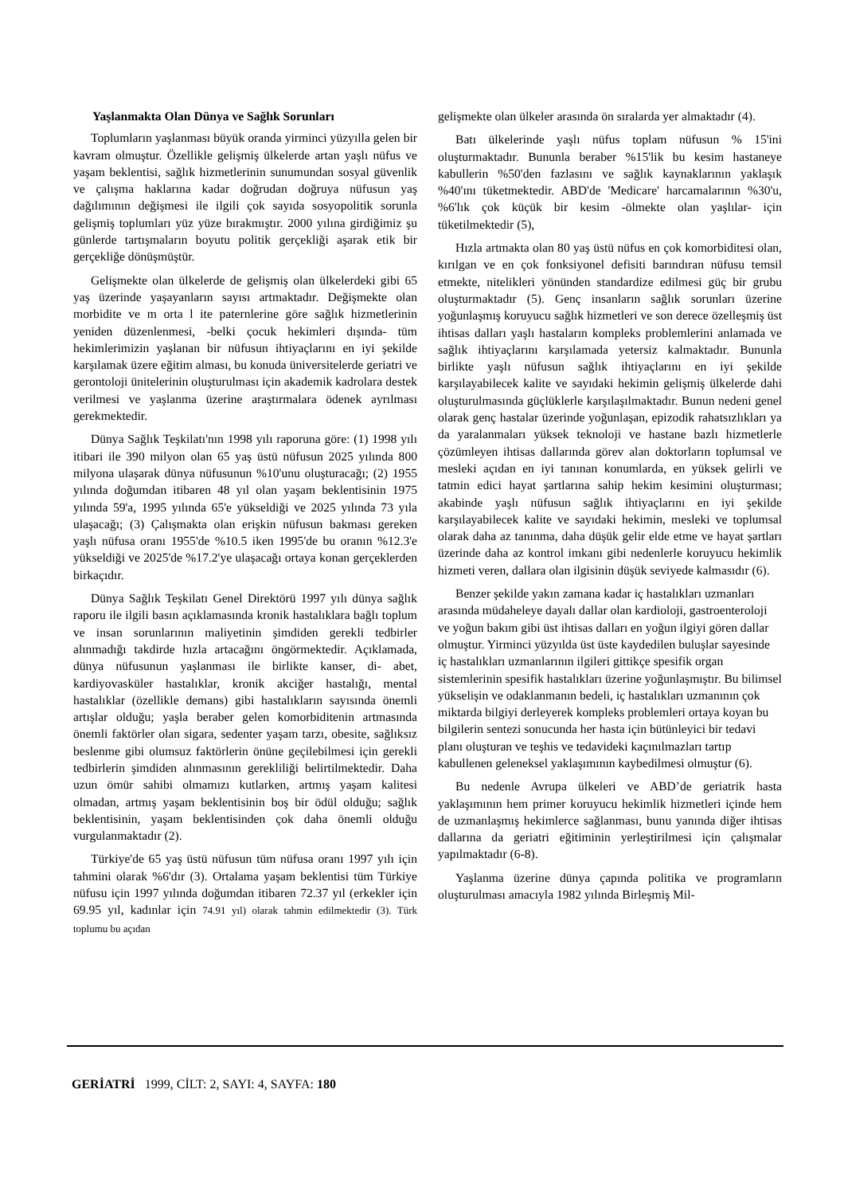Yaşlanmakta Olan Dünya ve Sağlık Sorunları
Toplumların yaşlanması büyük oranda yirminci yüzyılla gelen bir kavram olmuştur. Özellikle gelişmiş ülkelerde artan yaşlı nüfus ve yaşam beklentisi, sağlık hizmetlerinin sunumundan sosyal güvenlik ve çalışma haklarına kadar doğrudan doğruya nüfusun yaş dağılımının değişmesi ile ilgili çok sayıda sosyopolitik sorunla gelişmiş toplumları yüz yüze bırakmıştır. 2000 yılına girdiğimiz şu günlerde tartışmaların boyutu politik gerçekliği aşarak etik bir gerçekliğe dönüşmüştür.
Gelişmekte olan ülkelerde de gelişmiş olan ülkelerdeki gibi 65 yaş üzerinde yaşayanların sayısı artmaktadır. Değişmekte olan morbidite ve m orta l ite paternlerine göre sağlık hizmetlerinin yeniden düzenlenmesi, -belki çocuk hekimleri dışında- tüm hekimlerimizin yaşlanan bir nüfusun ihtiyaçlarını en iyi şekilde karşılamak üzere eğitim alması, bu konuda üniversitelerde geriatri ve gerontoloji ünitelerinin oluşturulması için akademik kadrolara destek verilmesi ve yaşlanma üzerine araştırmalara ödenek ayrılması gerekmektedir.
Dünya Sağlık Teşkilatı'nın 1998 yılı raporuna göre: (1) 1998 yılı itibari ile 390 milyon olan 65 yaş üstü nüfusun 2025 yılında 800 milyona ulaşarak dünya nüfusunun %10'unu oluşturacağı; (2) 1955 yılında doğumdan itibaren 48 yıl olan yaşam beklentisinin 1975 yılında 59'a, 1995 yılında 65'e yükseldiği ve 2025 yılında 73 yıla ulaşacağı; (3) Çalışmakta olan erişkin nüfusun bakması gereken yaşlı nüfusa oranı 1955'de %10.5 iken 1995'de bu oranın %12.3'e yükseldiği ve 2025'de %17.2'ye ulaşacağı ortaya konan gerçeklerden birkaçıdır.
Dünya Sağlık Teşkilatı Genel Direktörü 1997 yılı dünya sağlık raporu ile ilgili basın açıklamasında kronik hastalıklara bağlı toplum ve insan sorunlarının maliyetinin şimdiden gerekli tedbirler alınmadığı takdirde hızla artacağını öngörmektedir. Açıklamada, dünya nüfusunun yaşlanması ile birlikte kanser, di- abet, kardiyovasküler hastalıklar, kronik akciğer hastalığı, mental hastalıklar (özellikle demans) gibi hastalıkların sayısında önemli artışlar olduğu; yaşla beraber gelen komorbiditenin artmasında önemli faktörler olan sigara, sedenter yaşam tarzı, obesite, sağlıksız beslenme gibi olumsuz faktörlerin önüne geçilebilmesi için gerekli tedbirlerin şimdiden alınmasının gerekliliği belirtilmektedir. Daha uzun ömür sahibi olmamızı kutlarken, artmış yaşam kalitesi olmadan, artmış yaşam beklentisinin boş bir ödül olduğu; sağlık beklentisinin, yaşam beklentisinden çok daha önemli olduğu vurgulanmaktadır (2).
Türkiye'de 65 yaş üstü nüfusun tüm nüfusa oranı 1997 yılı için tahmini olarak %6'dır (3). Ortalama yaşam beklentisi tüm Türkiye nüfusu için 1997 yılında doğumdan itibaren 72.37 yıl (erkekler için 69.95 yıl, kadınlar için 74.91 yıl) olarak tahmin edilmektedir (3). Türk toplumu bu açıdan
gelişmekte olan ülkeler arasında ön sıralarda yer almaktadır (4).
Batı ülkelerinde yaşlı nüfus toplam nüfusun % 15'ini oluşturmaktadır. Bununla beraber %15'lik bu kesim hastaneye kabullerin %50'den fazlasını ve sağlık kaynaklarının yaklaşık %40'ını tüketmektedir. ABD'de 'Medicare' harcamalarının %30'u, %6'lık çok küçük bir kesim -ölmekte olan yaşlılar- için tüketilmektedir (5),
Hızla artmakta olan 80 yaş üstü nüfus en çok komorbiditesi olan, kırılgan ve en çok fonksiyonel defisiti barındıran nüfusu temsil etmekte, nitelikleri yönünden standardize edilmesi güç bir grubu oluşturmaktadır (5). Genç insanların sağlık sorunları üzerine yoğunlaşmış koruyucu sağlık hizmetleri ve son derece özelleşmiş üst ihtisas dalları yaşlı hastaların kompleks problemlerini anlamada ve sağlık ihtiyaçlarını karşılamada yetersiz kalmaktadır. Bununla birlikte yaşlı nüfusun sağlık ihtiyaçlarını en iyi şekilde karşılayabilecek kalite ve sayıdaki hekimin gelişmiş ülkelerde dahi oluşturulmasında güçlüklerle karşılaşılmaktadır. Bunun nedeni genel olarak genç hastalar üzerinde yoğunlaşan, epizodik rahatsızlıkları ya da yaralanmaları yüksek teknoloji ve hastane bazlı hizmetlerle çözümleyen ihtisas dallarında görev alan doktorların toplumsal ve mesleki açıdan en iyi tanınan konumlarda, en yüksek gelirli ve tatmin edici hayat şartlarına sahip hekim kesimini oluşturması; akabinde yaşlı nüfusun sağlık ihtiyaçlarını en iyi şekilde karşılayabilecek kalite ve sayıdaki hekimin, mesleki ve toplumsal olarak daha az tanınma, daha düşük gelir elde etme ve hayat şartları üzerinde daha az kontrol imkanı gibi nedenlerle koruyucu hekimlik hizmeti veren, dallara olan ilgisinin düşük seviyede kalmasıdır (6).
Benzer şekilde yakın zamana kadar iç hastalıkları uzmanları arasında müdaheleye dayalı dallar olan kardioloji, gastroenteroloji ve yoğun bakım gibi üst ihtisas dalları en yoğun ilgiyi gören dallar olmuştur. Yirminci yüzyılda üst üste kaydedilen buluşlar sayesinde iç hastalıkları uzmanlarının ilgileri gittikçe spesifik organ sistemlerinin spesifik hastalıkları üzerine yoğunlaşmıştır. Bu bilimsel yükselişin ve odaklanmanın bedeli, iç hastalıkları uzmanının çok miktarda bilgiyi derleyerek kompleks problemleri ortaya koyan bu bilgilerin sentezi sonucunda her hasta için bütünleyici bir tedavi planı oluşturan ve teşhis ve tedavideki kaçınılmazları tartıp kabullenen geleneksel yaklaşımının kaybedilmesi olmuştur (6).
Bu nedenle Avrupa ülkeleri ve ABD’de geriatrik hasta yaklaşımının hem primer koruyucu hekimlik hizmetleri içinde hem de uzmanlaşmış hekimlerce sağlanması, bunu yanında diğer ihtisas dallarına da geriatri eğitiminin yerleştirilmesi için çalışmalar yapılmaktadır (6-8).
Yaşlanma üzerine dünya çapında politika ve programların oluşturulması amacıyla 1982 yılında Birleşmiş Mil-
GERİATRİ 1999, CİLT: 2, SAYI: 4, SAYFA: 180